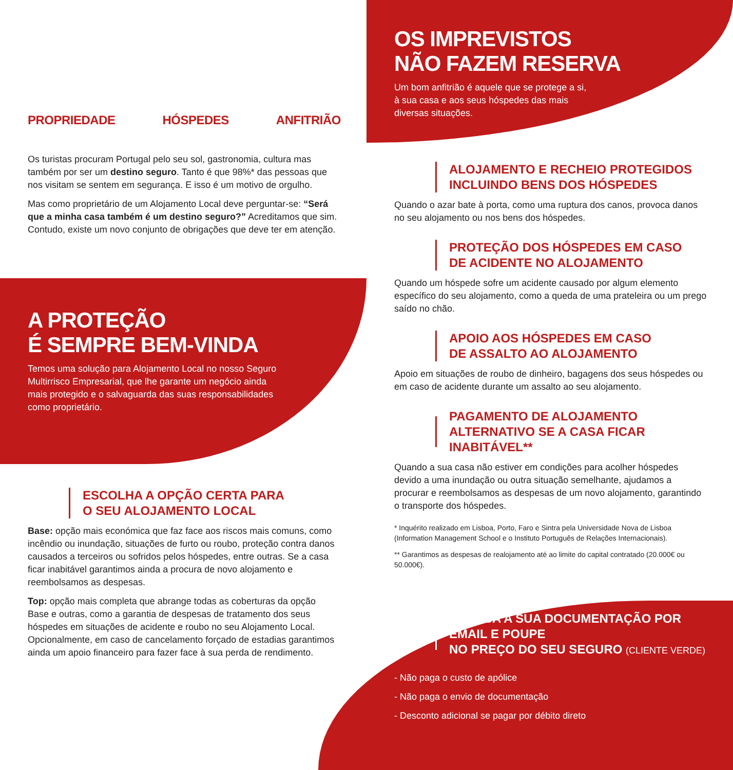PROPRIEDADE HÓSPEDES ANFITRIÃO
Os turistas procuram Portugal pelo seu sol, gastronomia, cultura mas também por ser um destino seguro. Tanto é que 98%* das pessoas que nos visitam se sentem em segurança. E isso é um motivo de orgulho.
Mas como proprietário de um Alojamento Local deve perguntar-se: “Será que a minha casa também é um destino seguro?” Acreditamos que sim. Contudo, existe um novo conjunto de obrigações que deve ter em atenção.
A PROTEÇÃO
É SEMPRE BEM-VINDA
Temos uma solução para Alojamento Local no nosso Seguro Multirrisco Empresarial, que lhe garante um negócio ainda mais protegido e o salvaguarda das suas responsabilidades como proprietário.
ESCOLHA A OPÇÃO CERTA PARA
O SEU ALOJAMENTO LOCAL
Base: opção mais económica que faz face aos riscos mais comuns, como incêndio ou inundação, situações de furto ou roubo, proteção contra danos causados a terceiros ou sofridos pelos hóspedes, entre outras. Se a casa ficar inabitável garantimos ainda a procura de novo alojamento e reembolsamos as despesas.
Top: opção mais completa que abrange todas as coberturas da opção Base e outras, como a garantia de despesas de tratamento dos seus hóspedes em situações de acidente e roubo no seu Alojamento Local. Opcionalmente, em caso de cancelamento forçado de estadias garantimos ainda um apoio financeiro para fazer face à sua perda de rendimento.
OS IMPREVISTOS
NÃO FAZEM RESERVA
Um bom anfitrião é aquele que se protege a si, à sua casa e aos seus hóspedes das mais diversas situações.
ALOJAMENTO E RECHEIO PROTEGIDOS
INCLUINDO BENS DOS HÓSPEDES
Quando o azar bate à porta, como uma ruptura dos canos, provoca danos no seu alojamento ou nos bens dos hóspedes.
PROTEÇÃO DOS HÓSPEDES EM CASO
DE ACIDENTE NO ALOJAMENTO
Quando um hóspede sofre um acidente causado por algum elemento específico do seu alojamento, como a queda de uma prateleira ou um prego saído no chão.
APOIO AOS HÓSPEDES EM CASO
DE ASSALTO AO ALOJAMENTO
Apoio em situações de roubo de dinheiro, bagagens dos seus hóspedes ou em caso de acidente durante um assalto ao seu alojamento.
PAGAMENTO DE ALOJAMENTO
ALTERNATIVO SE A CASA FICAR INABITÁVEL**
Quando a sua casa não estiver em condições para acolher hóspedes devido a uma inundação ou outra situação semelhante, ajudamos a procurar e reembolsamos as despesas de um novo alojamento, garantindo o transporte dos hóspedes.
* Inquérito realizado em Lisboa, Porto, Faro e Sintra pela Universidade Nova de Lisboa (Information Management School e o Instituto Português de Relações Internacionais).
** Garantimos as despesas de realojamento até ao limite do capital contratado (20.000€ ou 50.000€).
RECEBA A SUA DOCUMENTAÇÃO POR EMAIL E POUPE
NO PREÇO DO SEU SEGURO (CLIENTE VERDE)
- Não paga o custo de apólice
- Não paga o envio de documentação
- Desconto adicional se pagar por débito direto